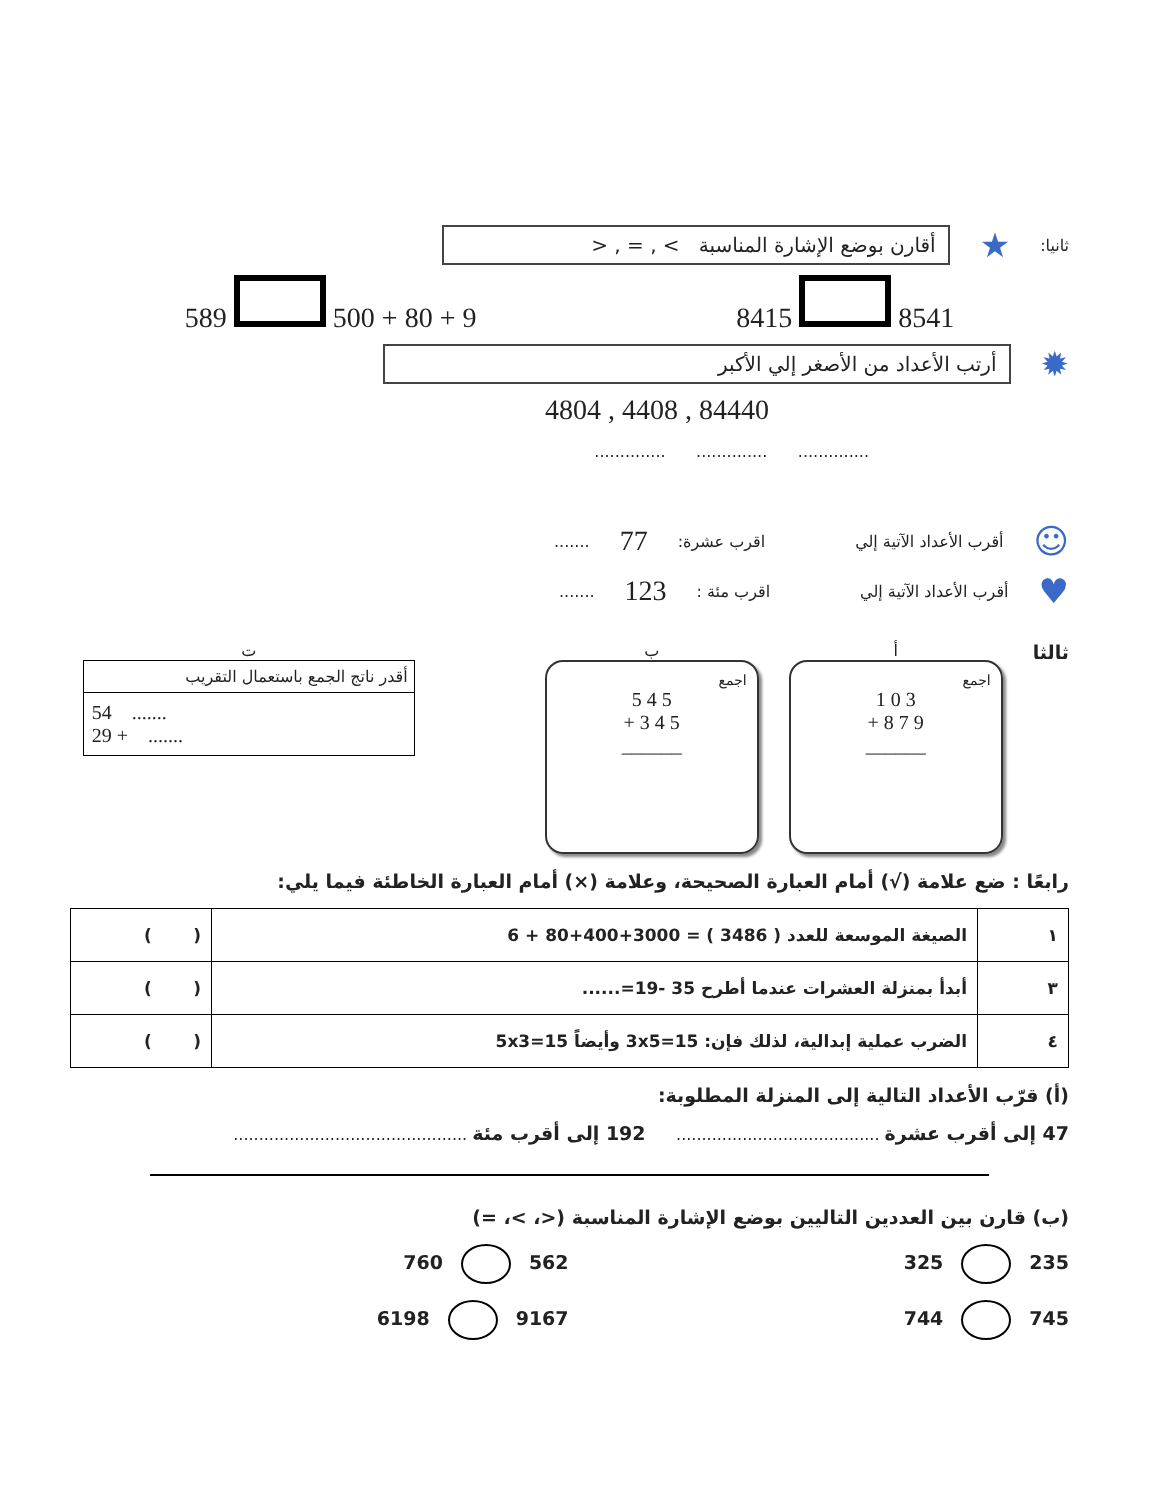ثانيا: ★
أقارن بوضع الإشارة المناسبة > , = , <
589 500 + 80 + 9 8415 8541
✹
أرتب الأعداد من الأصغر إلي الأكبر
84440 , 4408 , 4804
.............. .............. ..............
☺ أقرب الأعداد الآتية إلي اقرب عشرة: 77.......
♥ أقرب الأعداد الآتية إلي اقرب مئة : 123.......
ثالثا
أ
اجمع
1 0 3
+ 8 7 9
______
ب
اجمع
5 4 5
+ 3 4 5
______
ت
أقدر ناتج الجمع باستعمال التقريب
54 .......
29 + .......
رابعًا : ضع علامة (√) أمام العبارة الصحيحة، وعلامة (×) أمام العبارة الخاطئة فيما يلي:
| ١ | الصيغة الموسعة للعدد ( 3486 ) = 3000+400+80 + 6 | ( ) |
| ٣ | أبدأ بمنزلة العشرات عندما أطرح 35 -19=...... | ( ) |
| ٤ | الضرب عملية إبدالية، لذلك فإن: 3x5=15 وأيضاً 5x3=15 | ( ) |
(أ) قرّب الأعداد التالية إلى المنزلة المطلوبة:
47 إلى أقرب عشرة ........................................ 192 إلى أقرب مئة ..............................................
(ب) قارن بين العددين التاليين بوضع الإشارة المناسبة (<، >، =)
235 325 562 760
745 744 9167 6198